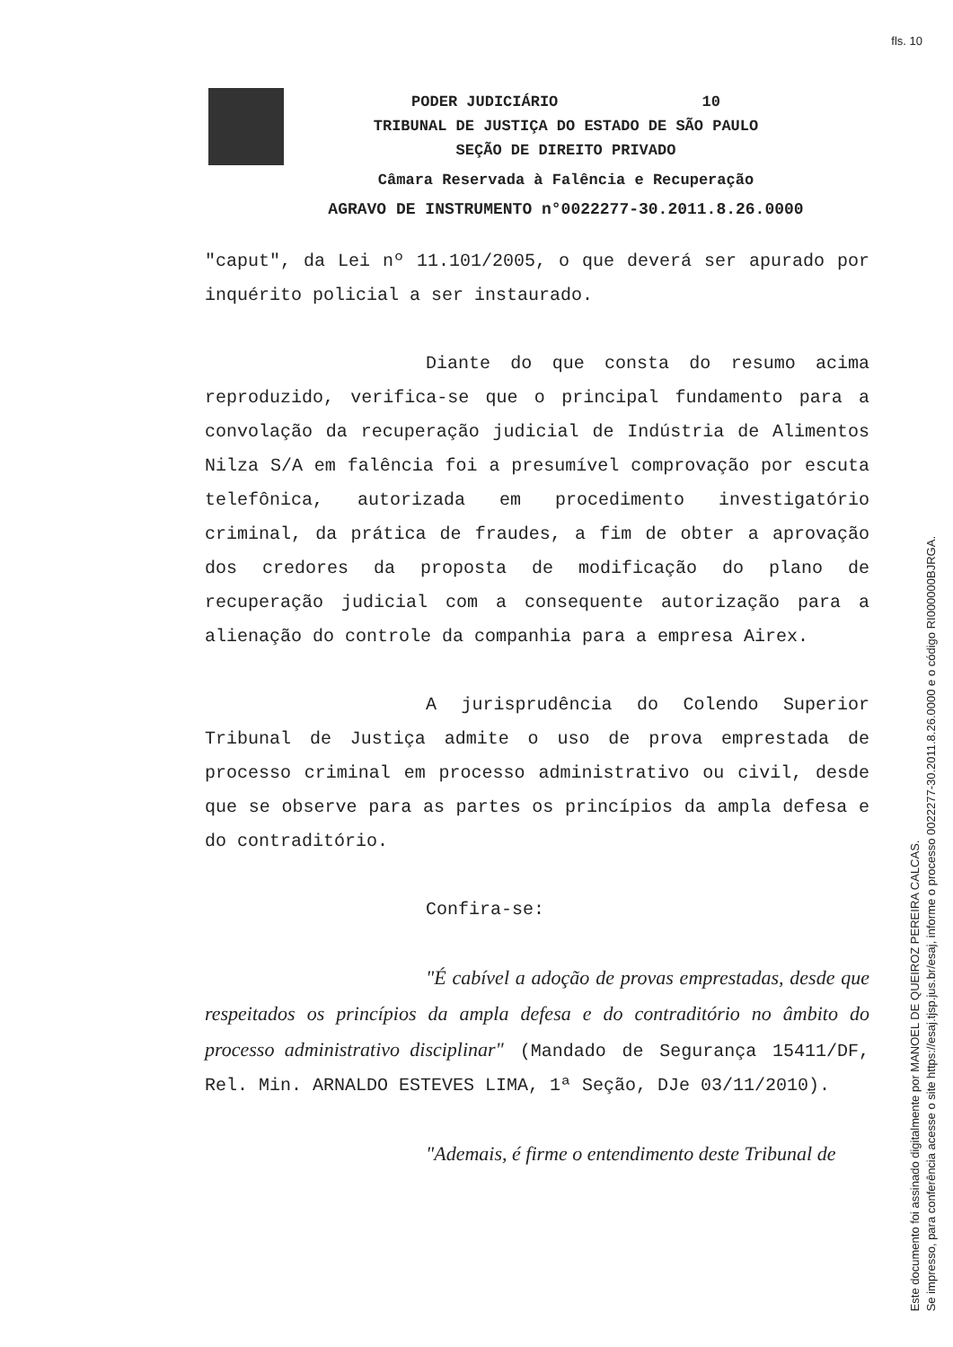fls. 10
PODER JUDICIÁRIO 10
TRIBUNAL DE JUSTIÇA DO ESTADO DE SÃO PAULO
SEÇÃO DE DIREITO PRIVADO
Câmara Reservada à Falência e Recuperação
AGRAVO DE INSTRUMENTO n°0022277-30.2011.8.26.0000
"caput", da Lei nº 11.101/2005, o que deverá ser apurado por inquérito policial a ser instaurado.
Diante do que consta do resumo acima reproduzido, verifica-se que o principal fundamento para a convolação da recuperação judicial de Indústria de Alimentos Nilza S/A em falência foi a presumível comprovação por escuta telefônica, autorizada em procedimento investigatório criminal, da prática de fraudes, a fim de obter a aprovação dos credores da proposta de modificação do plano de recuperação judicial com a consequente autorização para a alienação do controle da companhia para a empresa Airex.
A jurisprudência do Colendo Superior Tribunal de Justiça admite o uso de prova emprestada de processo criminal em processo administrativo ou civil, desde que se observe para as partes os princípios da ampla defesa e do contraditório.
Confira-se:
"É cabível a adoção de provas emprestadas, desde que respeitados os princípios da ampla defesa e do contraditório no âmbito do processo administrativo disciplinar" (Mandado de Segurança 15411/DF, Rel. Min. ARNALDO ESTEVES LIMA, 1ª Seção, DJe 03/11/2010).
"Ademais, é firme o entendimento deste Tribunal de
Este documento foi assinado digitalmente por MANOEL DE QUEIROZ PEREIRA CALCAS.
Se impresso, para conferência acesse o site https://esaj.tjsp.jus.br/esaj, informe o processo 0022277-30.2011.8.26.0000 e o código RI000000BJRGA.